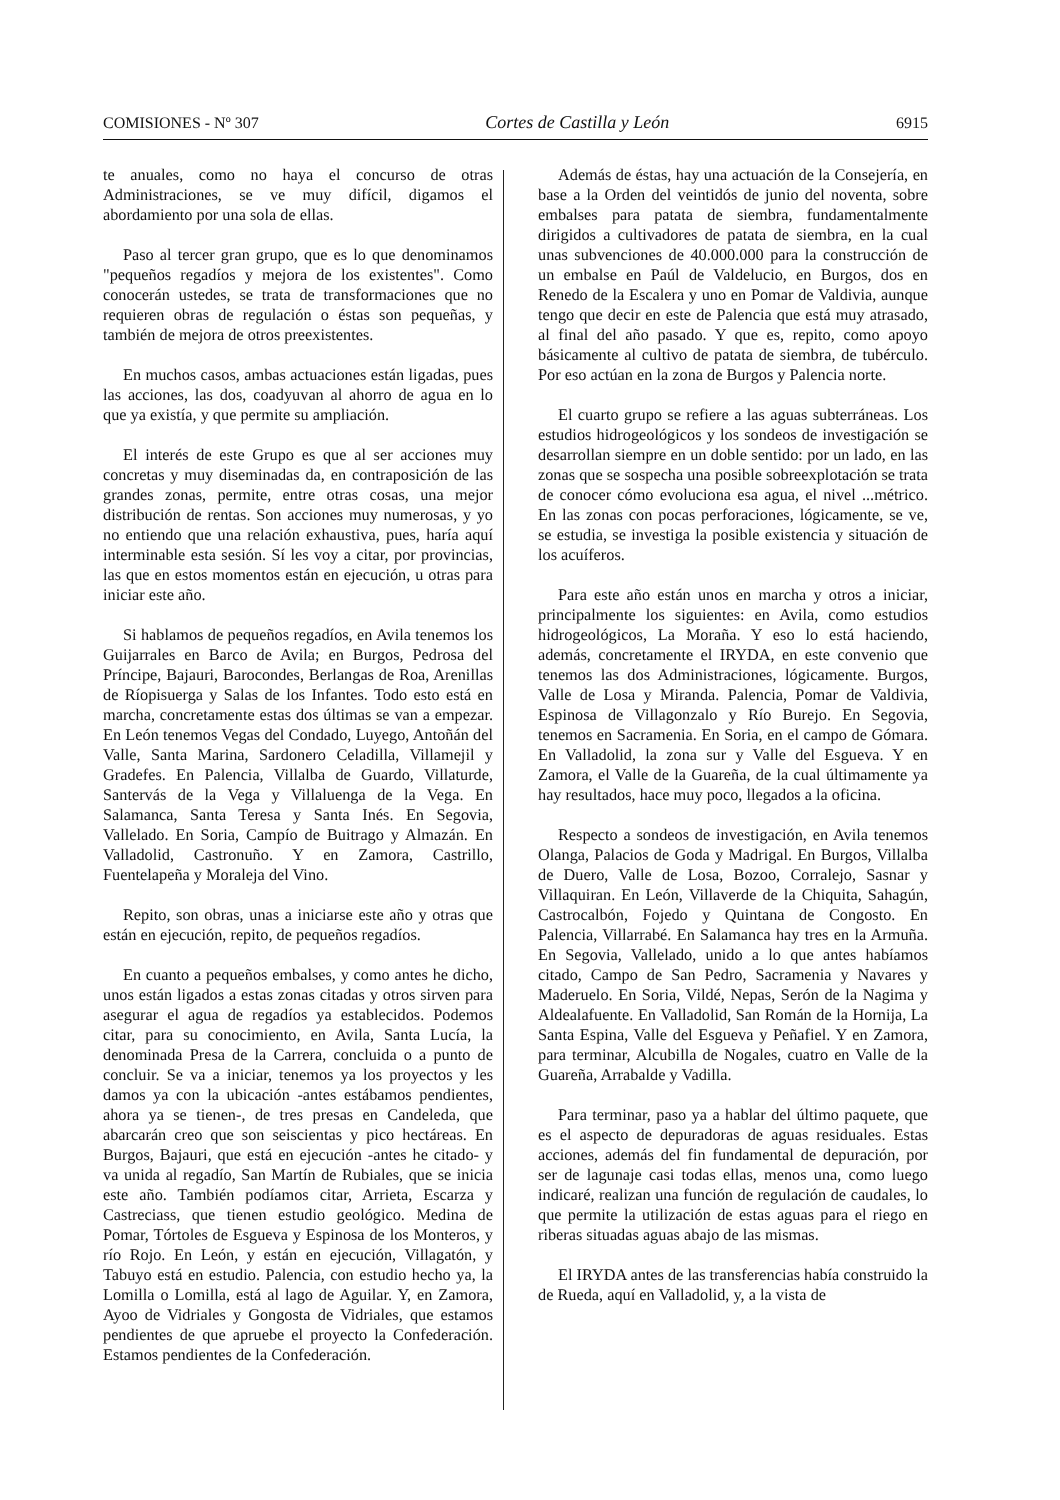COMISIONES - Nº 307 Cortes de Castilla y León 6915
te anuales, como no haya el concurso de otras Administraciones, se ve muy difícil, digamos el abordamiento por una sola de ellas.
Paso al tercer gran grupo, que es lo que denominamos "pequeños regadíos y mejora de los existentes". Como conocerán ustedes, se trata de transformaciones que no requieren obras de regulación o éstas son pequeñas, y también de mejora de otros preexistentes.
En muchos casos, ambas actuaciones están ligadas, pues las acciones, las dos, coadyuvan al ahorro de agua en lo que ya existía, y que permite su ampliación.
El interés de este Grupo es que al ser acciones muy concretas y muy diseminadas da, en contraposición de las grandes zonas, permite, entre otras cosas, una mejor distribución de rentas. Son acciones muy numerosas, y yo no entiendo que una relación exhaustiva, pues, haría aquí interminable esta sesión. Sí les voy a citar, por provincias, las que en estos momentos están en ejecución, u otras para iniciar este año.
Si hablamos de pequeños regadíos, en Avila tenemos los Guijarrales en Barco de Avila; en Burgos, Pedrosa del Príncipe, Bajauri, Barocondes, Berlangas de Roa, Arenillas de Ríopisuerga y Salas de los Infantes. Todo esto está en marcha, concretamente estas dos últimas se van a empezar. En León tenemos Vegas del Condado, Luyego, Antoñán del Valle, Santa Marina, Sardonero Celadilla, Villamejil y Gradefes. En Palencia, Villalba de Guardo, Villaturde, Santervás de la Vega y Villaluenga de la Vega. En Salamanca, Santa Teresa y Santa Inés. En Segovia, Vallelado. En Soria, Campío de Buitrago y Almazán. En Valladolid, Castronuño. Y en Zamora, Castrillo, Fuentelapeña y Moraleja del Vino.
Repito, son obras, unas a iniciarse este año y otras que están en ejecución, repito, de pequeños regadíos.
En cuanto a pequeños embalses, y como antes he dicho, unos están ligados a estas zonas citadas y otros sirven para asegurar el agua de regadíos ya establecidos. Podemos citar, para su conocimiento, en Avila, Santa Lucía, la denominada Presa de la Carrera, concluida o a punto de concluir. Se va a iniciar, tenemos ya los proyectos y les damos ya con la ubicación -antes estábamos pendientes, ahora ya se tienen-, de tres presas en Candeleda, que abarcarán creo que son seiscientas y pico hectáreas. En Burgos, Bajauri, que está en ejecución -antes he citado- y va unida al regadío, San Martín de Rubiales, que se inicia este año. También podíamos citar, Arrieta, Escarza y Castreciass, que tienen estudio geológico. Medina de Pomar, Tórtoles de Esgueva y Espinosa de los Monteros, y río Rojo. En León, y están en ejecución, Villagatón, y Tabuyo está en estudio. Palencia, con estudio hecho ya, la Lomilla o Lomilla, está al lago de Aguilar. Y, en Zamora, Ayoo de Vidriales y Gongosta de Vidriales, que estamos pendientes de que apruebe el proyecto la Confederación. Estamos pendientes de la Confederación.
Además de éstas, hay una actuación de la Consejería, en base a la Orden del veintidós de junio del noventa, sobre embalses para patata de siembra, fundamentalmente dirigidos a cultivadores de patata de siembra, en la cual unas subvenciones de 40.000.000 para la construcción de un embalse en Paúl de Valdelucio, en Burgos, dos en Renedo de la Escalera y uno en Pomar de Valdivia, aunque tengo que decir en este de Palencia que está muy atrasado, al final del año pasado. Y que es, repito, como apoyo básicamente al cultivo de patata de siembra, de tubérculo. Por eso actúan en la zona de Burgos y Palencia norte.
El cuarto grupo se refiere a las aguas subterráneas. Los estudios hidrogeológicos y los sondeos de investigación se desarrollan siempre en un doble sentido: por un lado, en las zonas que se sospecha una posible sobreexplotación se trata de conocer cómo evoluciona esa agua, el nivel ...métrico. En las zonas con pocas perforaciones, lógicamente, se ve, se estudia, se investiga la posible existencia y situación de los acuíferos.
Para este año están unos en marcha y otros a iniciar, principalmente los siguientes: en Avila, como estudios hidrogeológicos, La Moraña. Y eso lo está haciendo, además, concretamente el IRYDA, en este convenio que tenemos las dos Administraciones, lógicamente. Burgos, Valle de Losa y Miranda. Palencia, Pomar de Valdivia, Espinosa de Villagonzalo y Río Burejo. En Segovia, tenemos en Sacramenia. En Soria, en el campo de Gómara. En Valladolid, la zona sur y Valle del Esgueva. Y en Zamora, el Valle de la Guareña, de la cual últimamente ya hay resultados, hace muy poco, llegados a la oficina.
Respecto a sondeos de investigación, en Avila tenemos Olanga, Palacios de Goda y Madrigal. En Burgos, Villalba de Duero, Valle de Losa, Bozoo, Corralejo, Sasnar y Villaquiran. En León, Villaverde de la Chiquita, Sahagún, Castrocalbón, Fojedo y Quintana de Congosto. En Palencia, Villarrabé. En Salamanca hay tres en la Armuña. En Segovia, Vallelado, unido a lo que antes habíamos citado, Campo de San Pedro, Sacramenia y Navares y Maderuelo. En Soria, Vildé, Nepas, Serón de la Nagima y Aldealafuente. En Valladolid, San Román de la Hornija, La Santa Espina, Valle del Esgueva y Peñafiel. Y en Zamora, para terminar, Alcubilla de Nogales, cuatro en Valle de la Guareña, Arrabalde y Vadilla.
Para terminar, paso ya a hablar del último paquete, que es el aspecto de depuradoras de aguas residuales. Estas acciones, además del fin fundamental de depuración, por ser de lagunaje casi todas ellas, menos una, como luego indicaré, realizan una función de regulación de caudales, lo que permite la utilización de estas aguas para el riego en riberas situadas aguas abajo de las mismas.
El IRYDA antes de las transferencias había construido la de Rueda, aquí en Valladolid, y, a la vista de